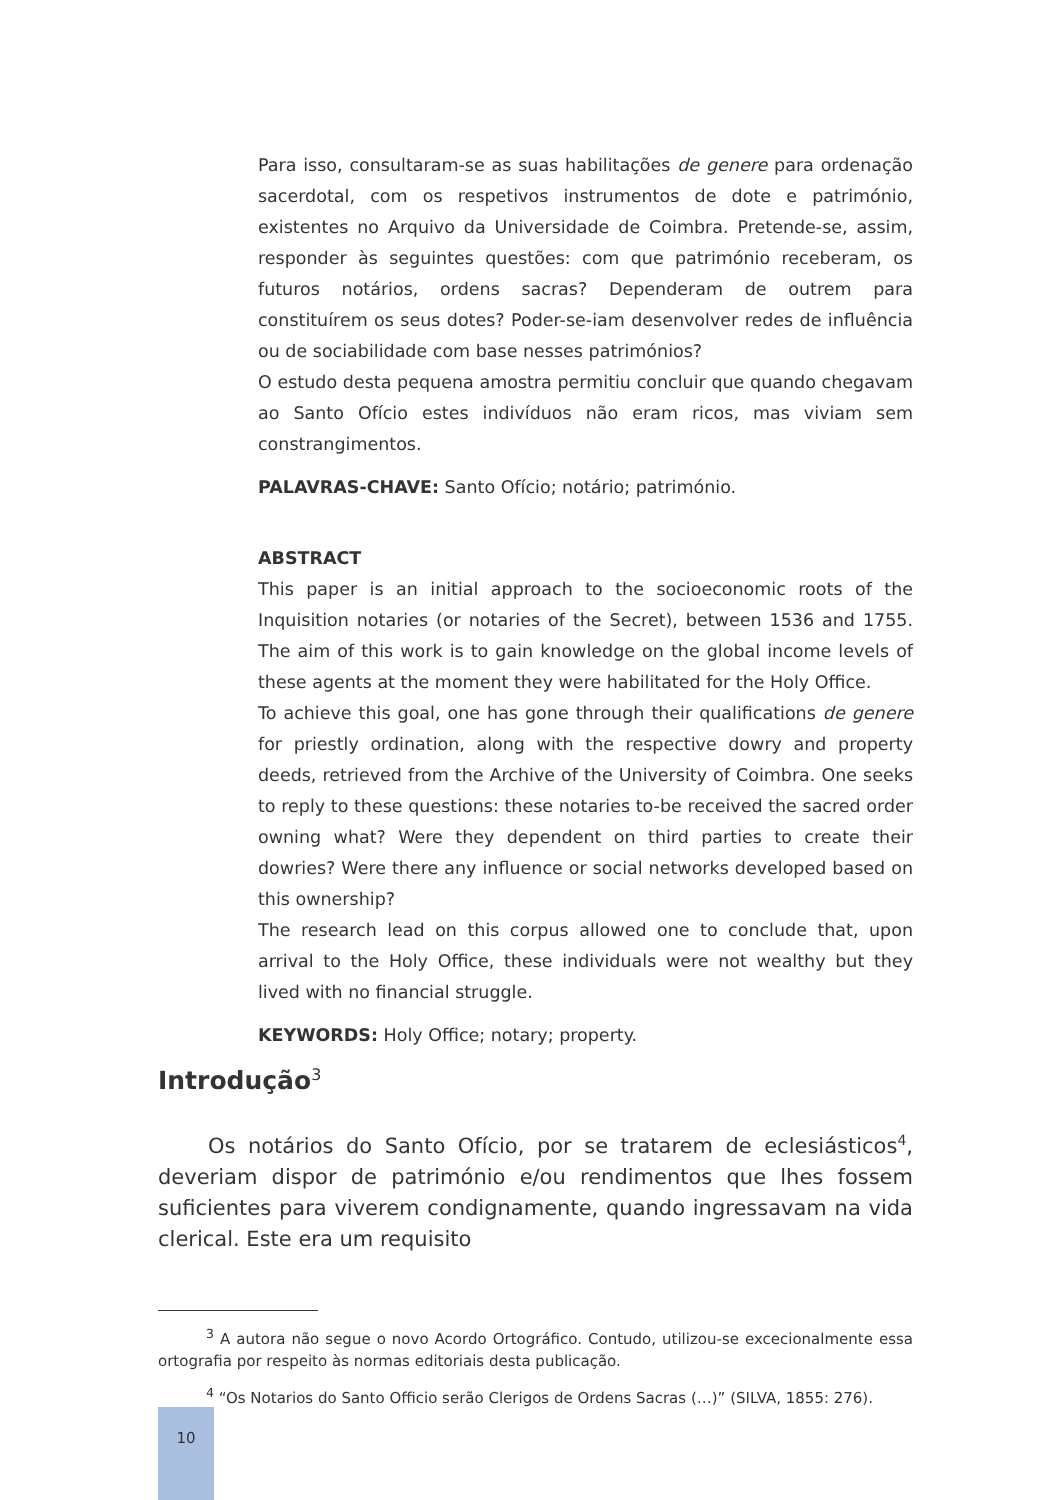Para isso, consultaram-se as suas habilitações de genere para ordenação sacerdotal, com os respetivos instrumentos de dote e património, existentes no Arquivo da Universidade de Coimbra. Pretende-se, assim, responder às seguintes questões: com que património receberam, os futuros notários, ordens sacras? Dependeram de outrem para constituírem os seus dotes? Poder-se-iam desenvolver redes de influência ou de sociabilidade com base nesses patrimónios?
O estudo desta pequena amostra permitiu concluir que quando chegavam ao Santo Ofício estes indivíduos não eram ricos, mas viviam sem constrangimentos.
PALAVRAS-CHAVE: Santo Ofício; notário; património.
ABSTRACT
This paper is an initial approach to the socioeconomic roots of the Inquisition notaries (or notaries of the Secret), between 1536 and 1755. The aim of this work is to gain knowledge on the global income levels of these agents at the moment they were habilitated for the Holy Office.
To achieve this goal, one has gone through their qualifications de genere for priestly ordination, along with the respective dowry and property deeds, retrieved from the Archive of the University of Coimbra. One seeks to reply to these questions: these notaries to-be received the sacred order owning what? Were they dependent on third parties to create their dowries? Were there any influence or social networks developed based on this ownership?
The research lead on this corpus allowed one to conclude that, upon arrival to the Holy Office, these individuals were not wealthy but they lived with no financial struggle.
KEYWORDS: Holy Office; notary; property.
Introdução<sup>3</sup>
Os notários do Santo Ofício, por se tratarem de eclesiásticos<sup>4</sup>, deveriam dispor de património e/ou rendimentos que lhes fossem suficientes para viverem condignamente, quando ingressavam na vida clerical. Este era um requisito
<sup>3</sup> A autora não segue o novo Acordo Ortográfico. Contudo, utilizou-se excecionalmente essa ortografia por respeito às normas editoriais desta publicação.
<sup>4</sup> “Os Notarios do Santo Officio serão Clerigos de Ordens Sacras (…)” (SILVA, 1855: 276).
10